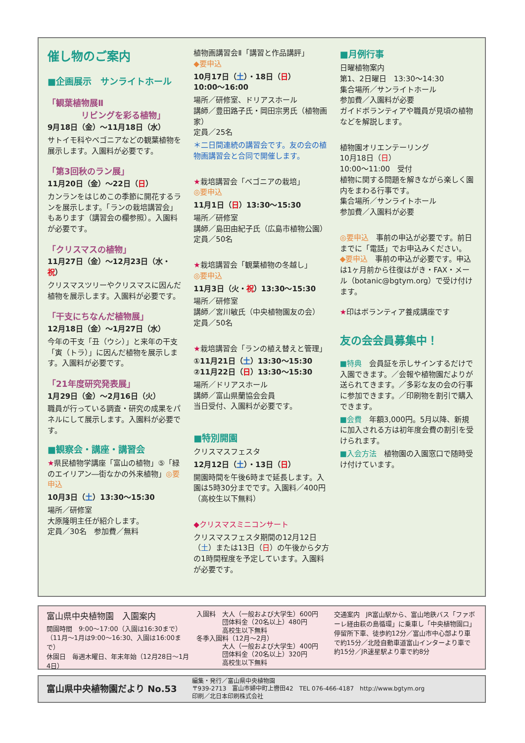催し物のご案内
■企画展示　サンライトホール
「観葉植物展Ⅱ
　　　　リビングを彩る植物」
9月18日（金）～11月18日（水）
サトイモ科やベゴニアなどの観葉植物を展示します。入園料が必要です。
「第3回秋のラン展」
11月20日（金）～22日（日）
カンランをはじめこの季節に開花するランを展示します。「ランの栽培講習会」もあります（講習会の欄参照）。入園料が必要です。
「クリスマスの植物」
11月27日（金）～12月23日（水・祝）
クリスマスツリーやクリスマスに因んだ植物を展示します。入園料が必要です。
「干支にちなんだ植物展」
12月18日（金）～1月27日（水）
今年の干支「丑（ウシ）」と来年の干支「寅（トラ）」に因んだ植物を展示します。入園料が必要です。
「21年度研究発表展」
1月29日（金）～2月16日（火）
職員が行っている調査・研究の成果をパネルにして展示します。入園料が必要です。
■観察会・講座・講習会
★県民植物学講座「富山の植物」⑤「緑のエイリアン―街なかの外来植物」◎要申込
10月3日（土）13:30～15:30
場所／研修室
大原隆明主任が紹介します。
定員／30名　参加費／無料
植物画講習会Ⅱ「講習と作品講評」
◆要申込
10月17日（土）・18日（日）
10:00～16:00
場所／研修室、ドリアスホール
講師／豊田路子氏・岡田宗男氏（植物画家）
定員／25名
＊二日間連続の講習会です。友の会の植物画講習会と合同で開催します。
★栽培講習会「ベゴニアの栽培」
◎要申込
11月1日（日）13:30～15:30
場所／研修室
講師／島田由紀子氏（広島市植物公園）
定員／50名
★栽培講習会「観葉植物の冬越し」
◎要申込
11月3日（火・祝）13:30～15:30
場所／研修室
講師／宮川敏氏（中央植物園友の会）
定員／50名
★栽培講習会「ランの植え替えと管理」
①11月21日（土）13:30～15:30
②11月22日（日）13:30～15:30
場所／ドリアスホール
講師／富山県蘭協会会員
当日受付、入園料が必要です。
■特別開園
クリスマスフェスタ
12月12日（土）・13日（日）
開園時間を午後6時まで延長します。入園は5時30分までです。入園料／400円（高校生以下無料）
◆クリスマスミニコンサート
クリスマスフェスタ期間の12月12日（土）または13日（日）の午後から夕方の1時間程度を予定しています。入園料が必要です。
■月例行事
日曜植物案内
第1、2日曜日　13:30～14:30
集合場所／サンライトホール
参加費／入園料が必要
ガイドボランティアや職員が見頃の植物などを解説します。
植物園オリエンテーリング
10月18日（日）
10:00～11:00　受付
植物に関する問題を解きながら楽しく園内をまわる行事です。
集合場所／サンライトホール
参加費／入園料が必要
◎要申込　事前の申込が必要です。前日までに「電話」でお申込みください。
◆要申込　事前の申込が必要です。申込は1ヶ月前から往復はがき・FAX・メール（botanic@bgtym.org）で受け付けます。
★印はボランティア養成講座です
友の会会員募集中！
■特典　会員証を示しサインするだけで入園できます。／会報や植物園だよりが送られてきます。／多彩な友の会の行事に参加できます。／印刷物を割引で購入できます。
■会費　年額3,000円。5月以降、新規に加入される方は初年度会費の割引を受けられます。
■入会方法　植物園の入園窓口で随時受け付けています。
富山県中央植物園　入園案内
開園時間　9:00～17:00（入園は16:30まで）
（11月～1月は9:00～16:30、入園は16:00まで）
休園日　毎週木曜日、年末年始（12月28日～1月4日）
入園料　大人（一般および大学生）600円
　　　　団体料金（20名以上）480円
　　　　高校生以下無料
冬季入園料（12月～2月）
　　　　大人（一般および大学生）400円
　　　　団体料金（20名以上）320円
　　　　高校生以下無料
交通案内　JR富山駅から、富山地鉄バス「ファボーレ経由萩の島循環」に乗車し「中央植物園口」停留所下車、徒歩約12分／富山市中心部より車で約15分／北陸自動車道富山インターより車で約15分／JR速星駅より車で約8分
富山県中央植物園だより No.53
編集・発行／富山県中央植物園
〒939-2713　富山市婦中町上轡田42　TEL 076-466-4187　http://www.bgtym.org
印刷／北日本印刷株式会社